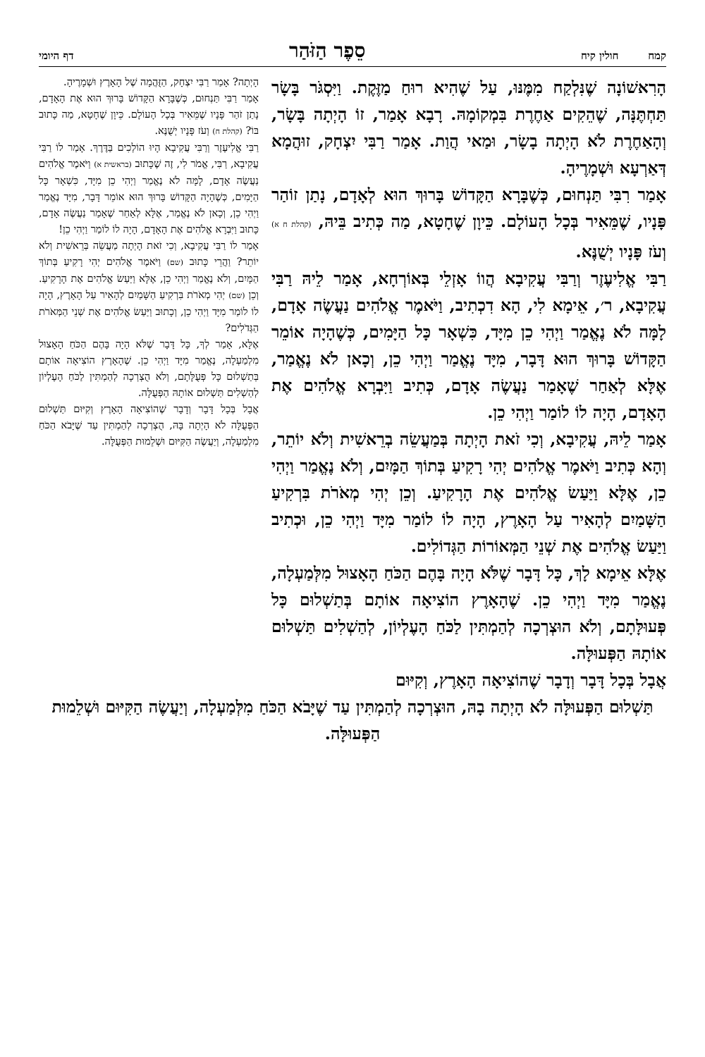קמח חולין קיח סֵפֶר הַזֹּהַר דף היומי
הָרִאשׁוֹנָה שֶׁנִּלְקַח מִמֶּנּוּ, עַל שֶׁהִיא רוּחַ מַזֶּקֶת. וַיִּסְגֹּר בָּשָׂר תַּחְתֶּנָּה, שֶׁהֵקִים אַחֶרֶת בִּמְקוֹמָהּ. רָבָא אָמַר, זוֹ הָיְתָה בָּשָׂר, וְהָאַחֶרֶת לֹא הָיְתָה בָשָׂר, וּמַאי הֲוַת. אָמַר רַבִּי יִצְחָק, זוּהֲמָא דְּאַרְעָא וּשְׁמָרֶיהָ.
אָמַר רִבִּי תַּנְחוּם, כְּשֶׁבָּרָא הַקָּדוֹשׁ בָּרוּךְ הוּא לְאָדָם, נָתַן זוֹהַר פָּנָיו, שֶׁמֵּאִיר בְּכָל הָעוֹלָם. כֵּיוָן שֶׁחָטָא, מַה כְּתִיב בֵּיהּ, (קהלת ח א) וְעֹז פָּנָיו יְשֻׁנֶּא.
רַבִּי אֱלִיעֶזֶר וְרַבִּי עֲקִיבָא הֲווֹ אָזְלֵי בְּאוֹרְחָא, אָמַר לֵיהּ רַבִּי עֲקִיבָא, ר׳, אֵימָא לִי, הָא דִכְתִיב, וַיֹּאמֶר אֱלֹהִים נַעֲשֶׂה אָדָם, לָמָּה לֹא נֶאֱמַר וַיְהִי כֵן מִיָּד, כִּשְׁאָר כָּל הַיָּמִים, כְּשֶׁהָיָה אוֹמֵר הַקָּדוֹשׁ בָּרוּךְ הוּא דָּבָר, מִיָּד נֶאֱמַר וַיְהִי כֵן, וְכָאן לֹא נֶאֱמַר, אֶלָּא לְאַחַר שֶׁאָמַר נַעֲשֶׂה אָדָם, כְּתִיב וַיִּבְרָא אֱלֹהִים אֶת הָאָדָם, הָיָה לוֹ לוֹמַר וַיְהִי כֵן.
אָמַר לֵיהּ, עֲקִיבָא, וְכִי זֹאת הָיְתָה בְּמַעֲשֵׂה בְרֵאשִׁית וְלֹא יוֹתֵר, וְהָא כְּתִיב וַיֹּאמֶר אֱלֹהִים יְהִי רָקִיעַ בְּתוֹךְ הַמָּיִם, וְלֹא נֶאֱמַר וַיְהִי כֵן, אֶלָּא וַיַּעַשׂ אֱלֹהִים אֶת הָרָקִיעַ. וְכֵן יְהִי מְאֹרֹת בִּרְקִיעַ הַשָּׁמַיִם לְהָאִיר עַל הָאָרֶץ, הָיָה לוֹ לוֹמַר מִיָּד וַיְהִי כֵן, וּכְתִיב וַיַּעַשׂ אֱלֹהִים אֶת שְׁנֵי הַמְּאוֹרוֹת הַגְּדוֹלִים.
אֶלָּא אֵימָא לָךְ, כָּל דָּבָר שֶׁלֹּא הָיָה בָּהֶם הַכֹּחַ הָאָצוּל מִלְּמַעְלָה, נֶאֱמַר מִיָּד וַיְהִי כֵן. שֶׁהָאָרֶץ הוֹצִיאָה אוֹתָם בְּתַשְׁלוּם כָּל פְּעוּלָּתָם, וְלֹא הוּצְרְכָה לְהַמְתִּין לַכֹּחַ הָעֶלְיוֹן, לְהַשְׁלִים תַּשְׁלוּם אוֹתָהּ הַפְּעוּלָּה.
אֲבָל בְּכָל דָּבָר וְדָבָר שֶׁהוֹצִיאָה הָאָרֶץ, וְקִיּוּם
הָיְתָה? אָמַר רַבִּי יִצְחָק, הַזֻּהֲמָה שֶׁל הָאָרֶץ וּשְׁמָרֶיהָ.
אָמַר רַבִּי תַּנְחוּם, כְּשֶׁבָּרָא הַקָּדוֹשׁ בָּרוּךְ הוּא אֶת הָאָדָם, נָתַן זֹהַר פָּנָיו שֶׁמֵּאִיר בְּכָל הָעוֹלָם. כֵּיוָן שֶׁחָטָא, מַה כָּתוּב בּוֹ? (קהלת ח) וְעֹז פָּנָיו יְשֻׁנֶּא.
רַבִּי אֱלִיעֶזֶר וְרַבִּי עֲקִיבָא הָיוּ הוֹלְכִים בַּדֶּרֶךְ. אָמַר לוֹ רַבִּי עֲקִיבָא, רַבִּי, אֱמֹר לִי, זֶה שֶׁכָּתוּב (בראשית א) וַיֹּאמֶר אֱלֹהִים נַעֲשֶׂה אָדָם, לָמָּה לֹא נֶאֱמַר וַיְהִי כֵן מִיָּד, כִּשְׁאָר כָּל הַיָּמִים, כְּשֶׁהָיָה הַקָּדוֹשׁ בָּרוּךְ הוּא אוֹמֵר דָּבָר, מִיָּד נֶאֱמַר וַיְהִי כֵן, וְכָאן לֹא נֶאֱמַר, אֶלָּא לְאַחַר שֶׁאָמַר נַעֲשֶׂה אָדָם, כָּתוּב וַיִּבְרָא אֱלֹהִים אֶת הָאָדָם, הָיָה לוֹ לוֹמַר וַיְהִי כֵן!
אָמַר לוֹ רַבִּי עֲקִיבָא, וְכִי זֹאת הָיְתָה מַעֲשֵׂה בְּרֵאשִׁית וְלֹא יוֹתֵר? וַהֲרֵי כָּתוּב (שם) וַיֹּאמֶר אֱלֹהִים יְהִי רָקִיעַ בְּתוֹךְ הַמָּיִם, וְלֹא נֶאֱמַר וַיְהִי כֵן, אֶלָּא וַיַּעַשׂ אֱלֹהִים אֶת הָרָקִיעַ. וְכֵן (שם) יְהִי מְאֹרֹת בִּרְקִיעַ הַשָּׁמַיִם לְהָאִיר עַל הָאָרֶץ, הָיָה לוֹ לוֹמַר מִיָּד וַיְהִי כֵן, וְכָתוּב וַיַּעַשׂ אֱלֹהִים אֶת שְׁנֵי הַמְּאֹרֹת הַגְּדֹלִים?
אֶלָּא, אָמַר לְךָ, כָּל דָּבָר שֶׁלֹּא הָיָה בָּהֶם הַכֹּחַ הָאָצוּל מִלְמַעְלָה, נֶאֱמַר מִיָּד וַיְהִי כֵן. שֶׁהָאָרֶץ הוֹצִיאָה אוֹתָם בְּתַשְׁלוּם כָּל פְּעֻלָּתָם, וְלֹא הֻצְרְכָה לְהַמְתִּין לַכֹּחַ הָעֶלְיוֹן לְהַשְׁלִים תַּשְׁלוּם אוֹתָהּ הַפְּעֻלָּה.
אֲבָל בְּכָל דָּבָר וְדָבָר שֶׁהוֹצִיאָה הָאָרֶץ וְקִיּוּם תַּשְׁלוּם הַפְּעֻלָּה לֹא הָיְתָה בָּהּ, הֻצְרְכָה לְהַמְתִּין עַד שֶׁיָּבֹא הַכֹּחַ מִלְמַעְלָה, וְיַעֲשֶׂה הַקִּיּוּם וּשְׁלֵמוּת הַפְּעֻלָּה.
תַּשְׁלוּם הַפְּעוּלָּה לֹא הָיְתָה בָהּ, הוּצְרְכָה לְהַמְתִּין עַד שֶׁיָּבֹא הַכֹּחַ מִלְּמַעְלָה, וְיַעֲשֶׂה הַקִּיּוּם וּשְׁלֵמוּת הַפְּעוּלָּה.